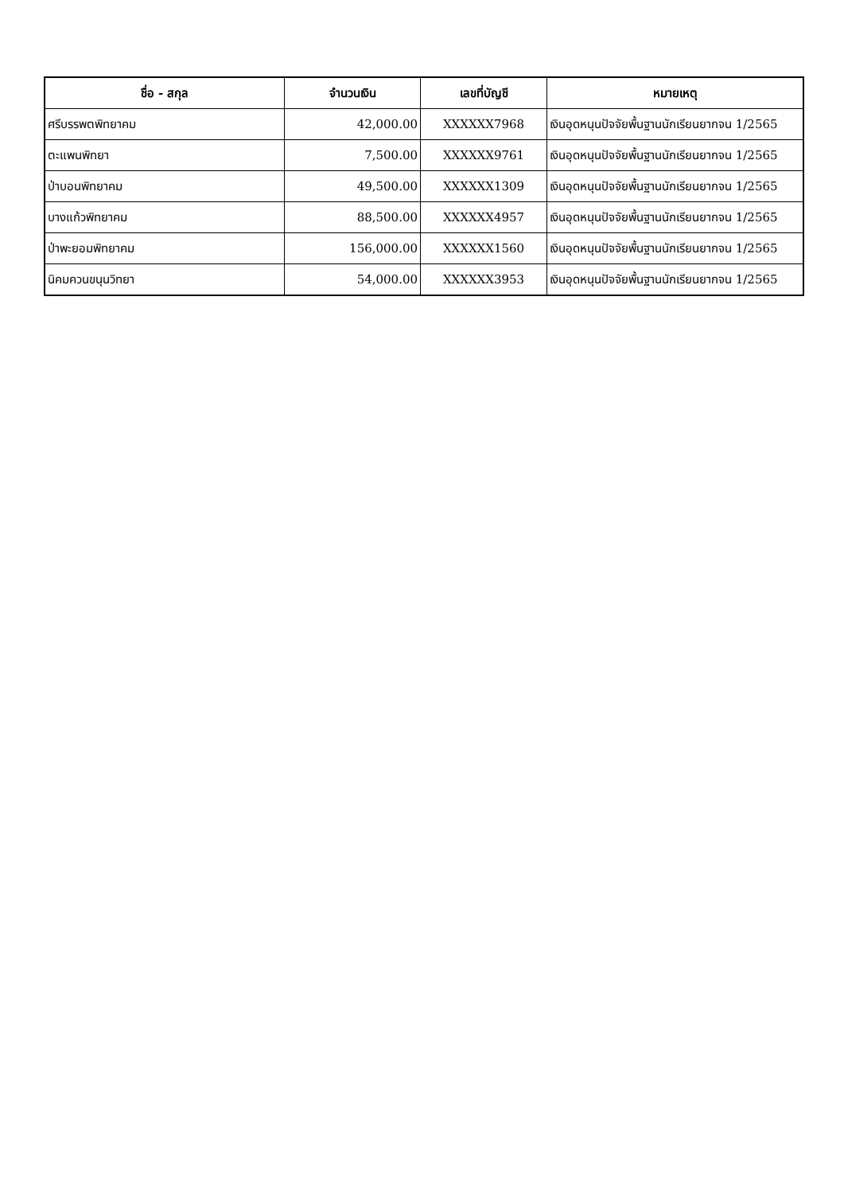| ชื่อ - สกุล | จำนวนเงิน | เลขที่บัญชี | หมายเหตุ |
| --- | --- | --- | --- |
| ศรีบรรพตพิทยาคม | 42,000.00 | XXXXXX7968 | เงินอุดหนุนปัจจัยพื้นฐานนักเรียนยากจน 1/2565 |
| ตะแพนพิทยา | 7,500.00 | XXXXXX9761 | เงินอุดหนุนปัจจัยพื้นฐานนักเรียนยากจน 1/2565 |
| ป่าบอนพิทยาคม | 49,500.00 | XXXXXX1309 | เงินอุดหนุนปัจจัยพื้นฐานนักเรียนยากจน 1/2565 |
| บางแก้วพิทยาคม | 88,500.00 | XXXXXX4957 | เงินอุดหนุนปัจจัยพื้นฐานนักเรียนยากจน 1/2565 |
| ป่าพะยอมพิทยาคม | 156,000.00 | XXXXXX1560 | เงินอุดหนุนปัจจัยพื้นฐานนักเรียนยากจน 1/2565 |
| นิคมควนขนุนวิทยา | 54,000.00 | XXXXXX3953 | เงินอุดหนุนปัจจัยพื้นฐานนักเรียนยากจน 1/2565 |